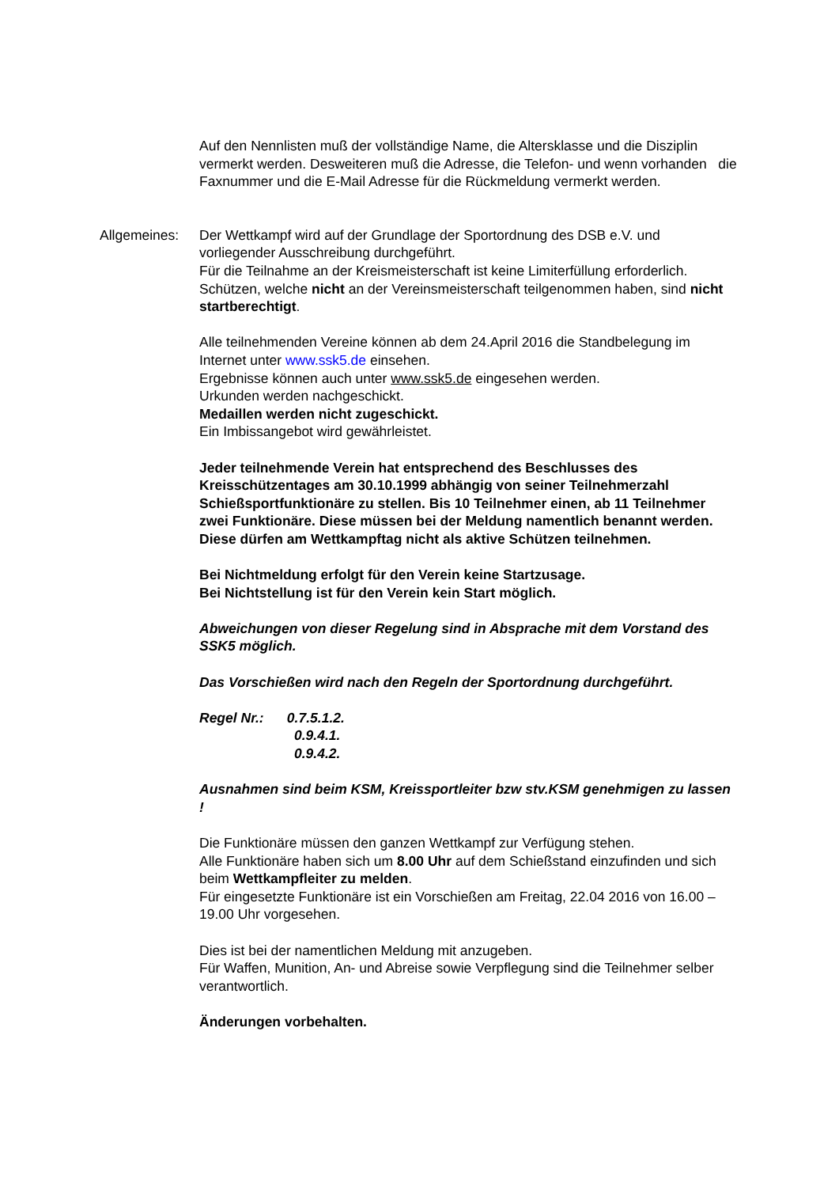Auf den Nennlisten muß der vollständige Name, die Altersklasse und die Disziplin vermerkt werden. Desweiteren muß die Adresse, die Telefon- und wenn vorhanden die Faxnummer und die E-Mail Adresse für die Rückmeldung vermerkt werden.
Allgemeines: Der Wettkampf wird auf der Grundlage der Sportordnung des DSB e.V. und vorliegender Ausschreibung durchgeführt.
Für die Teilnahme an der Kreismeisterschaft ist keine Limiterfüllung erforderlich.
Schützen, welche nicht an der Vereinsmeisterschaft teilgenommen haben, sind nicht startberechtigt.
Alle teilnehmenden Vereine können ab dem 24.April 2016 die Standbelegung im Internet unter www.ssk5.de einsehen.
Ergebnisse können auch unter www.ssk5.de eingesehen werden.
Urkunden werden nachgeschickt.
Medaillen werden nicht zugeschickt.
Ein Imbissangebot wird gewährleistet.
Jeder teilnehmende Verein hat entsprechend des Beschlusses des Kreisschützentages am 30.10.1999 abhängig von seiner Teilnehmerzahl Schießsportfunktionäre zu stellen. Bis 10 Teilnehmer einen, ab 11 Teilnehmer zwei Funktionäre. Diese müssen bei der Meldung namentlich benannt werden.
Diese dürfen am Wettkampftag nicht als aktive Schützen teilnehmen.
Bei Nichtmeldung erfolgt für den Verein keine Startzusage.
Bei Nichtstellung ist für den Verein kein Start möglich.
Abweichungen von dieser Regelung sind in Absprache mit dem Vorstand des SSK5 möglich.
Das Vorschießen wird nach den Regeln der Sportordnung durchgeführt.
Regel Nr.: 0.7.5.1.2.
0.9.4.1.
0.9.4.2.
Ausnahmen sind beim KSM, Kreissportleiter bzw stv.KSM genehmigen zu lassen !
Die Funktionäre müssen den ganzen Wettkampf zur Verfügung stehen.
Alle Funktionäre haben sich um 8.00 Uhr auf dem Schießstand einzufinden und sich beim Wettkampfleiter zu melden.
Für eingesetzte Funktionäre ist ein Vorschießen am Freitag, 22.04 2016 von 16.00 – 19.00 Uhr vorgesehen.
Dies ist bei der namentlichen Meldung mit anzugeben.
Für Waffen, Munition, An- und Abreise sowie Verpflegung sind die Teilnehmer selber verantwortlich.
Änderungen vorbehalten.